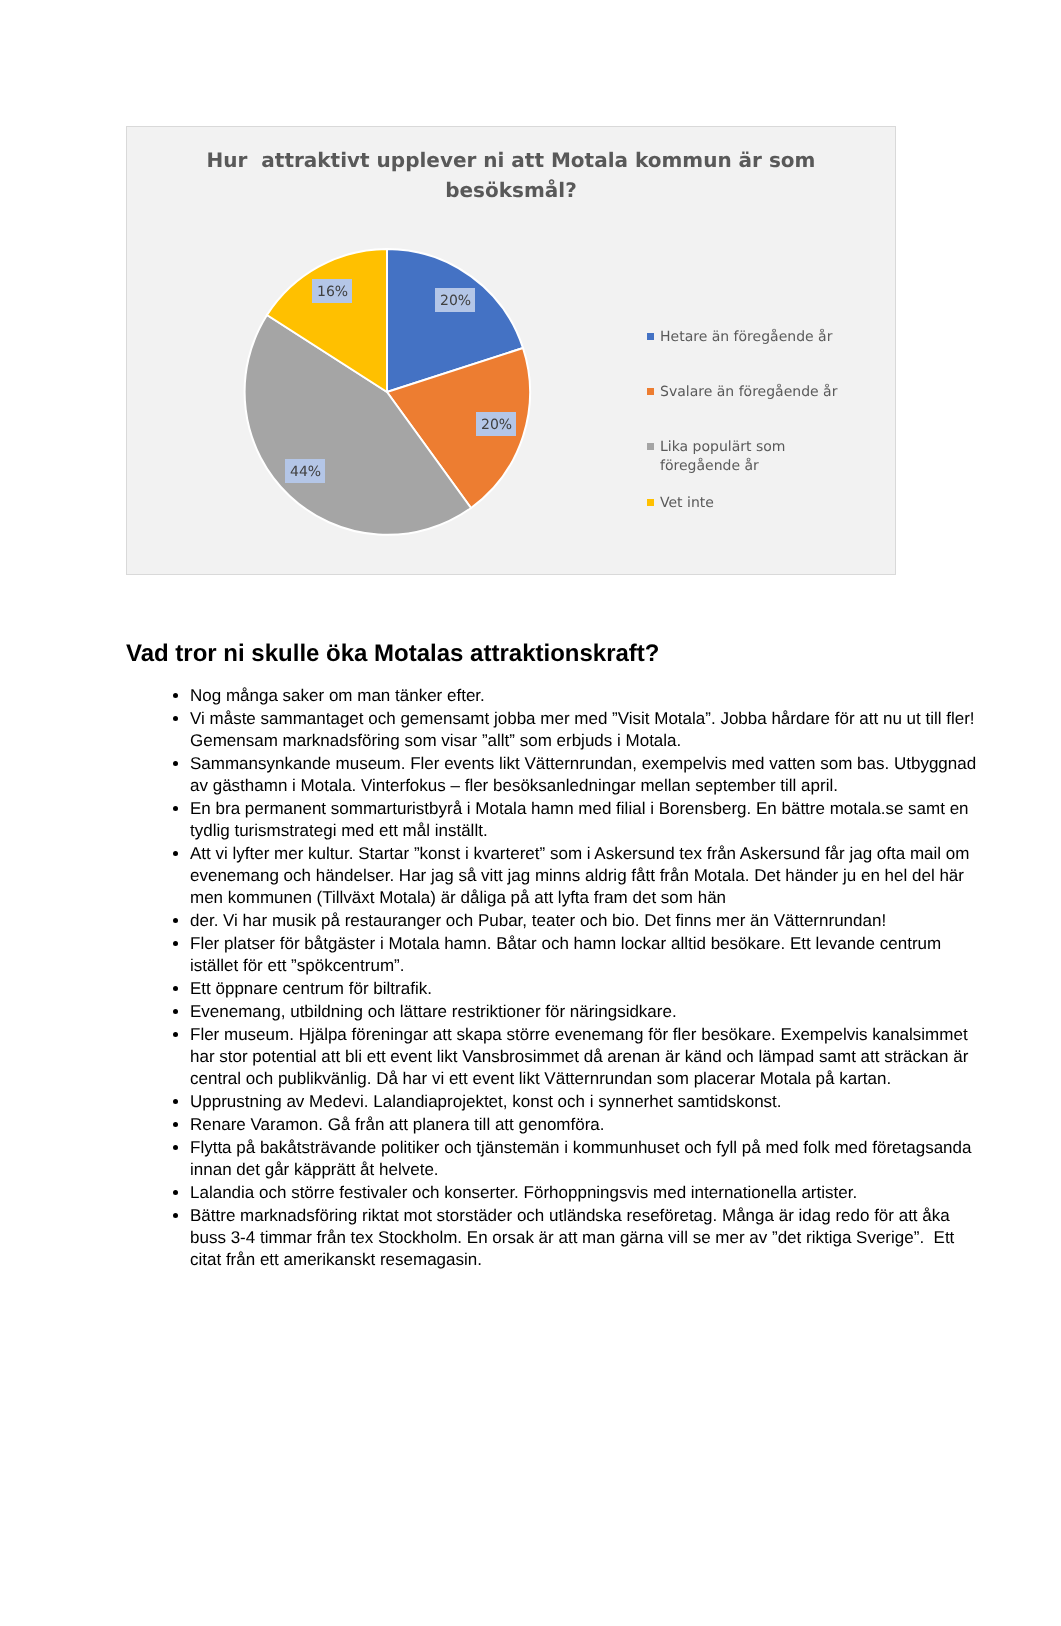Hur attraktivt upplever ni att Motala kommun är som besöksmål?
20%
20%
44%
16%
Hetare än föregående år
Svalare än föregående år
Lika populärt som föregående år
Vet inte
Vad tror ni skulle öka Motalas attraktionskraft?
Nog många saker om man tänker efter.
Vi måste sammantaget och gemensamt jobba mer med ”Visit Motala”. Jobba hårdare för att nu ut till fler! Gemensam marknadsföring som visar ”allt” som erbjuds i Motala.
Sammansynkande museum. Fler events likt Vätternrundan, exempelvis med vatten som bas. Utbyggnad av gästhamn i Motala. Vinterfokus – fler besöksanledningar mellan september till april.
En bra permanent sommarturistbyrå i Motala hamn med filial i Borensberg. En bättre motala.se samt en tydlig turismstrategi med ett mål inställt.
Att vi lyfter mer kultur. Startar ”konst i kvarteret” som i Askersund tex från Askersund får jag ofta mail om evenemang och händelser. Har jag så vitt jag minns aldrig fått från Motala. Det händer ju en hel del här men kommunen (Tillväxt Motala) är dåliga på att lyfta fram det som hän
der. Vi har musik på restauranger och Pubar, teater och bio. Det finns mer än Vätternrundan!
Fler platser för båtgäster i Motala hamn. Båtar och hamn lockar alltid besökare. Ett levande centrum istället för ett ”spökcentrum”.
Ett öppnare centrum för biltrafik.
Evenemang, utbildning och lättare restriktioner för näringsidkare.
Fler museum. Hjälpa föreningar att skapa större evenemang för fler besökare. Exempelvis kanalsimmet har stor potential att bli ett event likt Vansbrosimmet då arenan är känd och lämpad samt att sträckan är central och publikvänlig. Då har vi ett event likt Vätternrundan som placerar Motala på kartan.
Upprustning av Medevi. Lalandiaprojektet, konst och i synnerhet samtidskonst.
Renare Varamon. Gå från att planera till att genomföra.
Flytta på bakåtsträvande politiker och tjänstemän i kommunhuset och fyll på med folk med företagsanda innan det går käpprätt åt helvete.
Lalandia och större festivaler och konserter. Förhoppningsvis med internationella artister.
Bättre marknadsföring riktat mot storstäder och utländska reseföretag. Många är idag redo för att åka buss 3-4 timmar från tex Stockholm. En orsak är att man gärna vill se mer av ”det riktiga Sverige”. Ett citat från ett amerikanskt resemagasin.